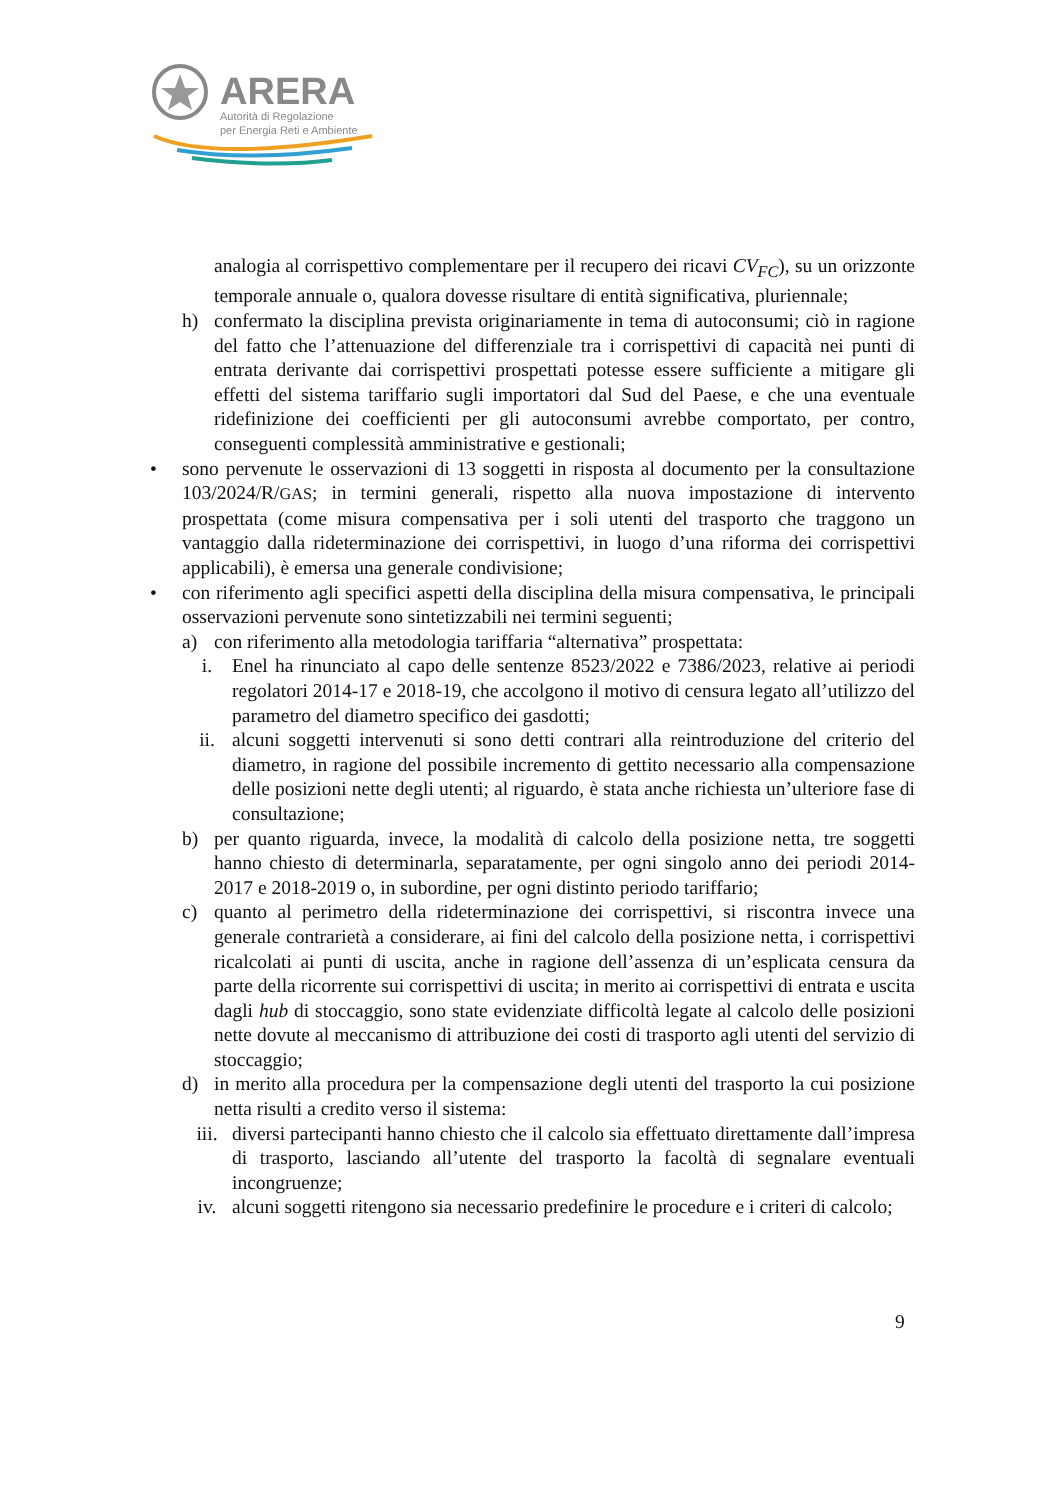ARERA
Autorità di Regolazione
per Energia Reti e Ambiente
analogia al corrispettivo complementare per il recupero dei ricavi CV<sub>FC</sub>), su un orizzonte temporale annuale o, qualora dovesse risultare di entità significativa, pluriennale;
h) confermato la disciplina prevista originariamente in tema di autoconsumi; ciò in ragione del fatto che l’attenuazione del differenziale tra i corrispettivi di capacità nei punti di entrata derivante dai corrispettivi prospettati potesse essere sufficiente a mitigare gli effetti del sistema tariffario sugli importatori dal Sud del Paese, e che una eventuale ridefinizione dei coefficienti per gli autoconsumi avrebbe comportato, per contro, conseguenti complessità amministrative e gestionali;
• sono pervenute le osservazioni di 13 soggetti in risposta al documento per la consultazione 103/2024/R/GAS; in termini generali, rispetto alla nuova impostazione di intervento prospettata (come misura compensativa per i soli utenti del trasporto che traggono un vantaggio dalla rideterminazione dei corrispettivi, in luogo d’una riforma dei corrispettivi applicabili), è emersa una generale condivisione;
• con riferimento agli specifici aspetti della disciplina della misura compensativa, le principali osservazioni pervenute sono sintetizzabili nei termini seguenti;
a) con riferimento alla metodologia tariffaria “alternativa” prospettata:
i. Enel ha rinunciato al capo delle sentenze 8523/2022 e 7386/2023, relative ai periodi regolatori 2014-17 e 2018-19, che accolgono il motivo di censura legato all’utilizzo del parametro del diametro specifico dei gasdotti;
ii. alcuni soggetti intervenuti si sono detti contrari alla reintroduzione del criterio del diametro, in ragione del possibile incremento di gettito necessario alla compensazione delle posizioni nette degli utenti; al riguardo, è stata anche richiesta un’ulteriore fase di consultazione;
b) per quanto riguarda, invece, la modalità di calcolo della posizione netta, tre soggetti hanno chiesto di determinarla, separatamente, per ogni singolo anno dei periodi 2014-2017 e 2018-2019 o, in subordine, per ogni distinto periodo tariffario;
c) quanto al perimetro della rideterminazione dei corrispettivi, si riscontra invece una generale contrarietà a considerare, ai fini del calcolo della posizione netta, i corrispettivi ricalcolati ai punti di uscita, anche in ragione dell’assenza di un’esplicata censura da parte della ricorrente sui corrispettivi di uscita; in merito ai corrispettivi di entrata e uscita dagli hub di stoccaggio, sono state evidenziate difficoltà legate al calcolo delle posizioni nette dovute al meccanismo di attribuzione dei costi di trasporto agli utenti del servizio di stoccaggio;
d) in merito alla procedura per la compensazione degli utenti del trasporto la cui posizione netta risulti a credito verso il sistema:
iii. diversi partecipanti hanno chiesto che il calcolo sia effettuato direttamente dall’impresa di trasporto, lasciando all’utente del trasporto la facoltà di segnalare eventuali incongruenze;
iv. alcuni soggetti ritengono sia necessario predefinire le procedure e i criteri di calcolo;
9